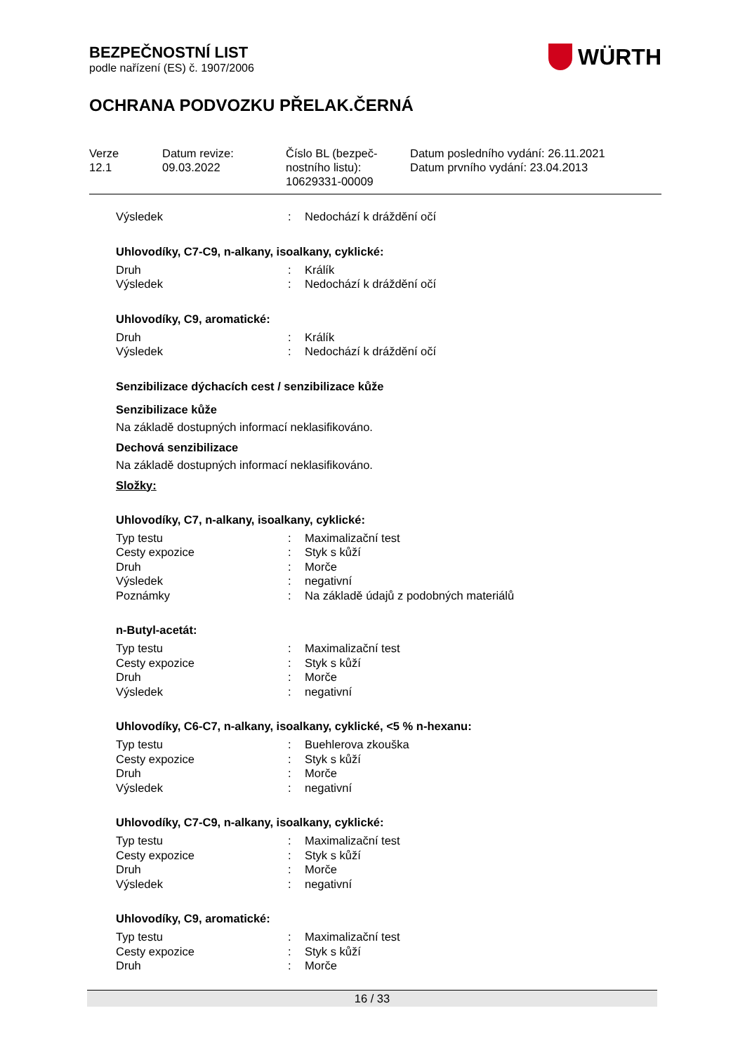BEZPEČNOSTNÍ LIST
podle nařízení (ES) č. 1907/2006
WÜRTH
OCHRANA PODVOZKU PŘELAK.ČERNÁ
Verze
12.1
Datum revize:
09.03.2022
Číslo BL (bezpeč-
nostního listu):
10629331-00009
Datum posledního vydání: 26.11.2021
Datum prvního vydání: 23.04.2013
| Výsledek | : | Nedochází k dráždění očí |
Uhlovodíky, C7-C9, n-alkany, isoalkany, cyklické:
| Druh | : | Králík |
| Výsledek | : | Nedochází k dráždění očí |
Uhlovodíky, C9, aromatické:
| Druh | : | Králík |
| Výsledek | : | Nedochází k dráždění očí |
Senzibilizace dýchacích cest / senzibilizace kůže
Senzibilizace kůže
Na základě dostupných informací neklasifikováno.
Dechová senzibilizace
Na základě dostupných informací neklasifikováno.
Složky:
Uhlovodíky, C7, n-alkany, isoalkany, cyklické:
| Typ testu | : | Maximalizační test |
| Cesty expozice | : | Styk s kůží |
| Druh | : | Morče |
| Výsledek | : | negativní |
| Poznámky | : | Na základě údajů z podobných materiálů |
n-Butyl-acetát:
| Typ testu | : | Maximalizační test |
| Cesty expozice | : | Styk s kůží |
| Druh | : | Morče |
| Výsledek | : | negativní |
Uhlovodíky, C6-C7, n-alkany, isoalkany, cyklické, <5 % n-hexanu:
| Typ testu | : | Buehlerova zkouška |
| Cesty expozice | : | Styk s kůží |
| Druh | : | Morče |
| Výsledek | : | negativní |
Uhlovodíky, C7-C9, n-alkany, isoalkany, cyklické:
| Typ testu | : | Maximalizační test |
| Cesty expozice | : | Styk s kůží |
| Druh | : | Morče |
| Výsledek | : | negativní |
Uhlovodíky, C9, aromatické:
| Typ testu | : | Maximalizační test |
| Cesty expozice | : | Styk s kůží |
| Druh | : | Morče |
16 / 33